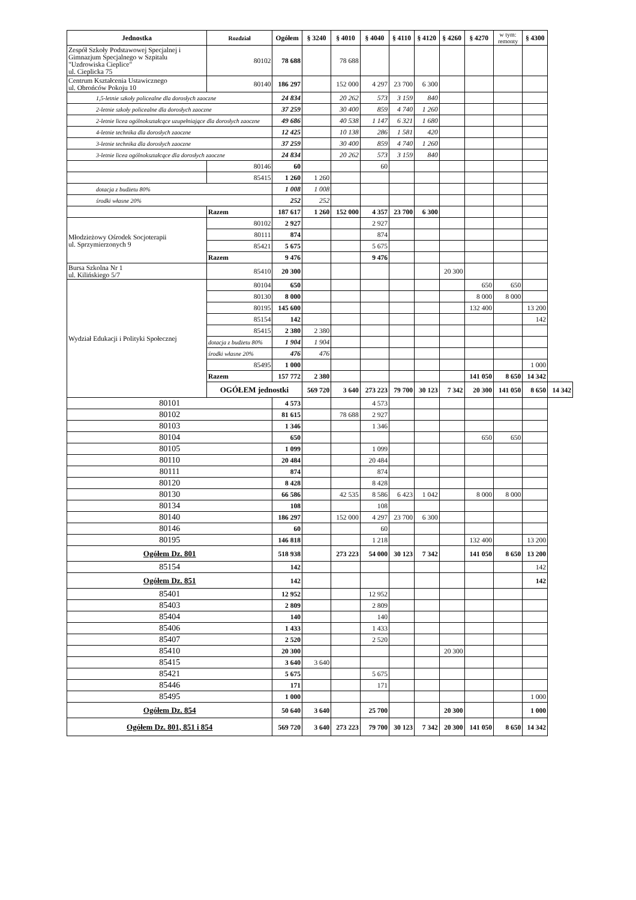| Jednostka | Rozdział | Ogółem | § 3240 | § 4010 | § 4040 | § 4110 | § 4120 | § 4260 | § 4270 | w tym: remonty | § 4300 | |
| --- | --- | --- | --- | --- | --- | --- | --- | --- | --- | --- | --- | --- |
| Zespół Szkoły Podstawowej Specjalnej i Gimnazjum Specjalnego w Szpitalu "Uzdrowiska Cieplice" ul. Cieplicka 75 | 80102 | 78 688 | | 78 688 | | | | | | | | |
| Centrum Kształcenia Ustawicznego ul. Obrońców Pokoju 10 | 80140 | 186 297 | | 152 000 | 4 297 | 23 700 | 6 300 | | | | | |
| 1,5-letnie szkoły policealne dla dorosłych zaoczne | | 24 834 | | 20 262 | 573 | 3 159 | 840 | | | | | |
| 2-letnie szkoły policealne dla dorosłych zaoczne | | 37 259 | | 30 400 | 859 | 4 740 | 1 260 | | | | | |
| 2-letnie licea ogólnokształcące uzupełniające dla dorosłych zaoczne | | 49 686 | | 40 538 | 1 147 | 6 321 | 1 680 | | | | | |
| 4-letnie technika dla dorosłych zaoczne | | 12 425 | | 10 138 | 286 | 1 581 | 420 | | | | | |
| 3-letnie technika dla dorosłych zaoczne | | 37 259 | | 30 400 | 859 | 4 740 | 1 260 | | | | | |
| 3-letnie licea ogólnokształcące dla dorosłych zaoczne | | 24 834 | | 20 262 | 573 | 3 159 | 840 | | | | | |
| | 80146 | 60 | | | 60 | | | | | | | |
| | 85415 | 1 260 | 1 260 | | | | | | | | | |
| dotacja z budżetu 80% | | 1 008 | 1 008 | | | | | | | | | |
| środki własne 20% | | 252 | 252 | | | | | | | | | |
| | Razem | 187 617 | 1 260 | 152 000 | 4 357 | 23 700 | 6 300 | | | | | |
| Młodzieżowy Ośrodek Socjoterapii ul. Sprzymierzonych 9 | 80102 | 2 927 | | | 2 927 | | | | | | | |
| | 80111 | 874 | | | 874 | | | | | | | |
| | 85421 | 5 675 | | | 5 675 | | | | | | | |
| | Razem | 9 476 | | | 9 476 | | | | | | | |
| Bursa Szkolna Nr 1 ul. Kilińskiego 5/7 | 85410 | 20 300 | | | | | | 20 300 | | | | |
| Wydział Edukacji i Polityki Społecznej | 80104 | 650 | | | | | | | 650 | 650 | | |
| | 80130 | 8 000 | | | | | | | 8 000 | 8 000 | | |
| | 80195 | 145 600 | | | | | | | 132 400 | | 13 200 | |
| | 85154 | 142 | | | | | | | | | 142 | |
| | 85415 | 2 380 | 2 380 | | | | | | | | | |
| | dotacja z budżetu 80% | 1 904 | 1 904 | | | | | | | | | |
| | środki własne 20% | 476 | 476 | | | | | | | | | |
| | 85495 | 1 000 | | | | | | | | | 1 000 | |
| | Razem | 157 772 | 2 380 | | | | | | 141 050 | 8 650 | 14 342 | |
| | OGÓŁEM jednostki | | 569 720 | 3 640 | 273 223 | 79 700 | 30 123 | 7 342 | 20 300 | 141 050 | 8 650 | 14 342 |
| 80101 | | 4 573 | | | 4 573 | | | | | | | |
| 80102 | | 81 615 | | 78 688 | 2 927 | | | | | | | |
| 80103 | | 1 346 | | | 1 346 | | | | | | | |
| 80104 | | 650 | | | | | | | 650 | 650 | | |
| 80105 | | 1 099 | | | 1 099 | | | | | | | |
| 80110 | | 20 484 | | | 20 484 | | | | | | | |
| 80111 | | 874 | | | 874 | | | | | | | |
| 80120 | | 8 428 | | | 8 428 | | | | | | | |
| 80130 | | 66 586 | | 42 535 | 8 586 | 6 423 | 1 042 | | 8 000 | 8 000 | | |
| 80134 | | 108 | | | 108 | | | | | | | |
| 80140 | | 186 297 | | 152 000 | 4 297 | 23 700 | 6 300 | | | | | |
| 80146 | | 60 | | | 60 | | | | | | | |
| 80195 | | 146 818 | | | 1 218 | | | | 132 400 | | 13 200 | |
| Ogółem Dz. 801 | | 518 938 | | 273 223 | 54 000 | 30 123 | 7 342 | | 141 050 | 8 650 | 13 200 | |
| 85154 | | 142 | | | | | | | | | 142 | |
| Ogółem Dz. 851 | | 142 | | | | | | | | | 142 | |
| 85401 | | 12 952 | | | 12 952 | | | | | | | |
| 85403 | | 2 809 | | | 2 809 | | | | | | | |
| 85404 | | 140 | | | 140 | | | | | | | |
| 85406 | | 1 433 | | | 1 433 | | | | | | | |
| 85407 | | 2 520 | | | 2 520 | | | | | | | |
| 85410 | | 20 300 | | | | | | 20 300 | | | | |
| 85415 | | 3 640 | 3 640 | | | | | | | | | |
| 85421 | | 5 675 | | | 5 675 | | | | | | | |
| 85446 | | 171 | | | 171 | | | | | | | |
| 85495 | | 1 000 | | | | | | | | | 1 000 | |
| Ogółem Dz. 854 | | 50 640 | 3 640 | | 25 700 | | | 20 300 | | | 1 000 | |
| Ogółem Dz. 801, 851 i 854 | | 569 720 | 3 640 | 273 223 | 79 700 | 30 123 | 7 342 | 20 300 | 141 050 | 8 650 | 14 342 | |